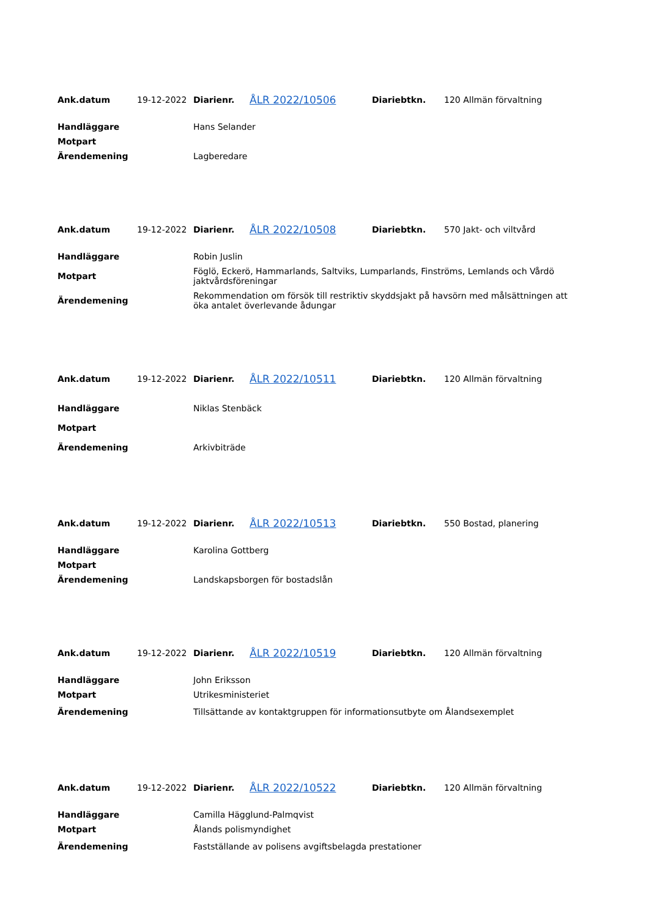| Ank.datum | 19-12-2022 | Diarienr. | ÅLR 2022/10506 | Diariebtkn. | 120 Allmän förvaltning |
| Handläggare | Hans Selander |
| Motpart | |
| Ärendemening | Lagberedare |
| Ank.datum | 19-12-2022 | Diarienr. | ÅLR 2022/10508 | Diariebtkn. | 570 Jakt- och viltvård |
| Handläggare | Robin Juslin |
| Motpart | Föglö, Eckerö, Hammarlands, Saltviks, Lumparlands, Finströms, Lemlands och Vårdö jaktvårdsföreningar |
| Ärendemening | Rekommendation om försök till restriktiv skyddsjakt på havsörn med målsättningen att öka antalet överlevande ådungar |
| Ank.datum | 19-12-2022 | Diarienr. | ÅLR 2022/10511 | Diariebtkn. | 120 Allmän förvaltning |
| Handläggare | Niklas Stenbäck |
| Motpart | |
| Ärendemening | Arkivbiträde |
| Ank.datum | 19-12-2022 | Diarienr. | ÅLR 2022/10513 | Diariebtkn. | 550 Bostad, planering |
| Handläggare | Karolina Gottberg |
| Motpart | |
| Ärendemening | Landskapsborgen för bostadslån |
| Ank.datum | 19-12-2022 | Diarienr. | ÅLR 2022/10519 | Diariebtkn. | 120 Allmän förvaltning |
| Handläggare | John Eriksson |
| Motpart | Utrikesministeriet |
| Ärendemening | Tillsättande av kontaktgruppen för informationsutbyte om Ålandsexemplet |
| Ank.datum | 19-12-2022 | Diarienr. | ÅLR 2022/10522 | Diariebtkn. | 120 Allmän förvaltning |
| Handläggare | Camilla Hägglund-Palmqvist |
| Motpart | Ålands polismyndighet |
| Ärendemening | Fastställande av polisens avgiftsbelagda prestationer |